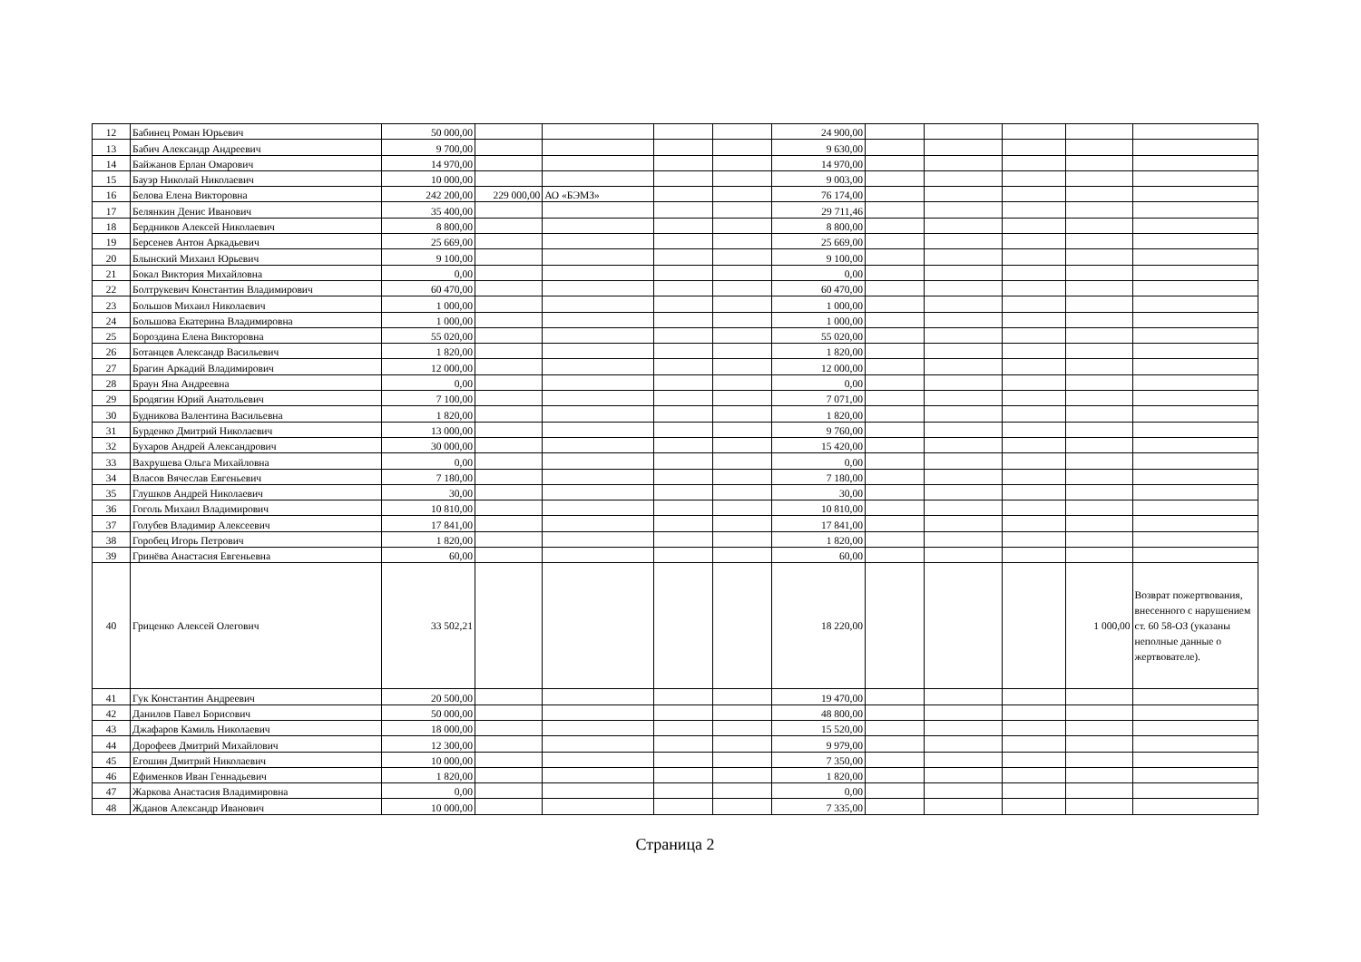| 12 | Бабинец Роман Юрьевич | 50 000,00 | | | | | 24 900,00 | | | | | |
| 13 | Бабич Александр Андреевич | 9 700,00 | | | | | 9 630,00 | | | | | |
| 14 | Байжанов Ерлан Омарович | 14 970,00 | | | | | 14 970,00 | | | | | |
| 15 | Бауэр Николай Николаевич | 10 000,00 | | | | | 9 003,00 | | | | | |
| 16 | Белова Елена Викторовна | 242 200,00 | 229 000,00 | АО «БЭМЗ» | | | 76 174,00 | | | | | |
| 17 | Белянкин Денис Иванович | 35 400,00 | | | | | 29 711,46 | | | | | |
| 18 | Бердников Алексей Николаевич | 8 800,00 | | | | | 8 800,00 | | | | | |
| 19 | Берсенев Антон Аркадьевич | 25 669,00 | | | | | 25 669,00 | | | | | |
| 20 | Блынский Михаил Юрьевич | 9 100,00 | | | | | 9 100,00 | | | | | |
| 21 | Бокал Виктория Михайловна | 0,00 | | | | | 0,00 | | | | | |
| 22 | Болтрукевич Константин Владимирович | 60 470,00 | | | | | 60 470,00 | | | | | |
| 23 | Большов Михаил Николаевич | 1 000,00 | | | | | 1 000,00 | | | | | |
| 24 | Большова Екатерина Владимировна | 1 000,00 | | | | | 1 000,00 | | | | | |
| 25 | Бороздина Елена Викторовна | 55 020,00 | | | | | 55 020,00 | | | | | |
| 26 | Ботанцев Александр Васильевич | 1 820,00 | | | | | 1 820,00 | | | | | |
| 27 | Брагин Аркадий Владимирович | 12 000,00 | | | | | 12 000,00 | | | | | |
| 28 | Браун Яна Андреевна | 0,00 | | | | | 0,00 | | | | | |
| 29 | Бродягин Юрий Анатольевич | 7 100,00 | | | | | 7 071,00 | | | | | |
| 30 | Будникова Валентина Васильевна | 1 820,00 | | | | | 1 820,00 | | | | | |
| 31 | Бурденко Дмитрий Николаевич | 13 000,00 | | | | | 9 760,00 | | | | | |
| 32 | Бухаров Андрей Александрович | 30 000,00 | | | | | 15 420,00 | | | | | |
| 33 | Вахрушева Ольга Михайловна | 0,00 | | | | | 0,00 | | | | | |
| 34 | Власов Вячеслав Евгеньевич | 7 180,00 | | | | | 7 180,00 | | | | | |
| 35 | Глушков Андрей Николаевич | 30,00 | | | | | 30,00 | | | | | |
| 36 | Гоголь Михаил Владимирович | 10 810,00 | | | | | 10 810,00 | | | | | |
| 37 | Голубев Владимир Алексеевич | 17 841,00 | | | | | 17 841,00 | | | | | |
| 38 | Горобец Игорь Петрович | 1 820,00 | | | | | 1 820,00 | | | | | |
| 39 | Гринёва Анастасия Евгеньевна | 60,00 | | | | | 60,00 | | | | | |
| 40 | Гриценко Алексей Олегович | 33 502,21 | | | | | 18 220,00 | | | | 1 000,00 | Возврат пожертвования, внесенного с нарушением ст. 60 58-ОЗ (указаны неполные данные о жертвователе). |
| 41 | Гук Константин Андреевич | 20 500,00 | | | | | 19 470,00 | | | | | |
| 42 | Данилов Павел Борисович | 50 000,00 | | | | | 48 800,00 | | | | | |
| 43 | Джафаров Камиль Николаевич | 18 000,00 | | | | | 15 520,00 | | | | | |
| 44 | Дорофеев Дмитрий Михайлович | 12 300,00 | | | | | 9 979,00 | | | | | |
| 45 | Егошин Дмитрий Николаевич | 10 000,00 | | | | | 7 350,00 | | | | | |
| 46 | Ефименков Иван Геннадьевич | 1 820,00 | | | | | 1 820,00 | | | | | |
| 47 | Жаркова Анастасия Владимировна | 0,00 | | | | | 0,00 | | | | | |
| 48 | Жданов Александр Иванович | 10 000,00 | | | | | 7 335,00 | | | | | |
Страница 2